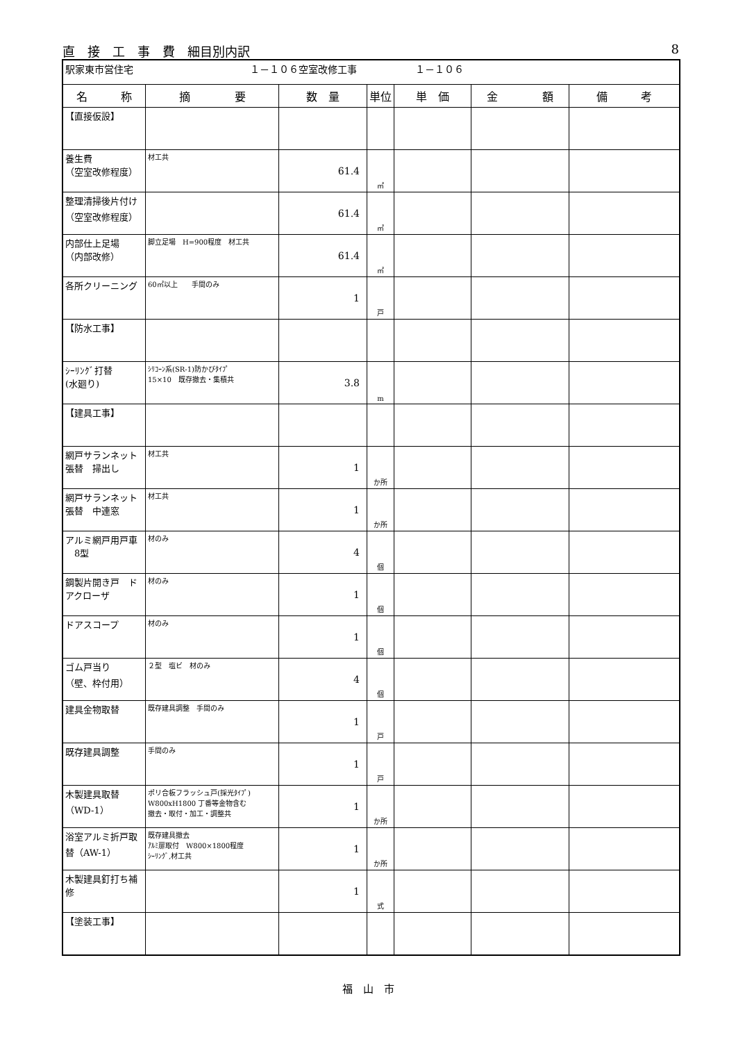直　接　工　事　費　細目別内訳 8
| 駅家東市営住宅 １－１０６空室改修工事 １－１０６ | | | | | | |
| 名 称 | 摘 要 | 数 量 | 単位 | 単 価 | 金 額 | 備 考 |
| 【直接仮設】 | | | | | | |
| 養生費 （空室改修程度） | 材工共 | 61.4 | ㎡ | | | |
| 整理清掃後片付け （空室改修程度） | | 61.4 | ㎡ | | | |
| 内部仕上足場 （内部改修） | 脚立足場 H=900程度 材工共 | 61.4 | ㎡ | | | |
| 各所クリーニング | 60㎡以上 手間のみ | 1 | 戸 | | | |
| 【防水工事】 | | | | | | |
| ｼｰﾘﾝｸﾞ打替 (水廻り) | ｼﾘｺｰﾝ系(SR-1)防かびﾀｲﾌﾟ 15×10 既存撤去・集積共 | 3.8 | m | | | |
| 【建具工事】 | | | | | | |
| 網戸サランネット 張替 掃出し | 材工共 | 1 | か所 | | | |
| 網戸サランネット 張替 中連窓 | 材工共 | 1 | か所 | | | |
| アルミ網戸用戸車 8型 | 材のみ | 4 | 個 | | | |
| 鋼製片開き戸 ド アクローザ | 材のみ | 1 | 個 | | | |
| ドアスコープ | 材のみ | 1 | 個 | | | |
| ゴム戸当り （壁、枠付用） | ２型 塩ビ 材のみ | 4 | 個 | | | |
| 建具金物取替 | 既存建具調整 手間のみ | 1 | 戸 | | | |
| 既存建具調整 | 手間のみ | 1 | 戸 | | | |
| 木製建具取替 （WD-1） | ポリ合板フラッシュ戸(採光ﾀｲﾌﾟ) W800xH1800 丁番等金物含む 撤去・取付・加工・調整共 | 1 | か所 | | | |
| 浴室アルミ折戸取 替（AW-1） | 既存建具撤去 ｱﾙﾐ扉取付 W800×1800程度 ｼｰﾘﾝｸﾞ,材工共 | 1 | か所 | | | |
| 木製建具釘打ち補 修 | | 1 | 式 | | | |
| 【塗装工事】 | | | | | | |
福　山　市